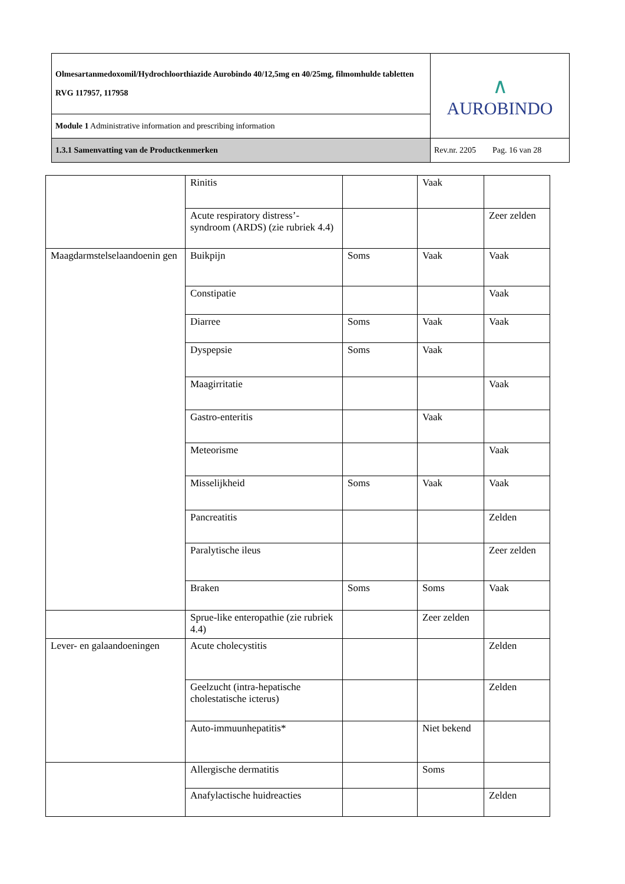| Olmesartanmedoxomil/Hydrochloorthiazide Aurobindo 40/12,5mg en 40/25mg, filmomhulde tabletten RVG 117957, 117958 | ∧ AUROBINDO |
| Module 1 Administrative information and prescribing information | |
| 1.3.1 Samenvatting van de Productkenmerken | Rev.nr. 2205 Pag. 16 van 28 |
| | Rinitis | | Vaak | |
| | Acute respiratory distress’-syndroom (ARDS) (zie rubriek 4.4) | | | Zeer zelden |
| Maagdarmstelselaandoenin gen | Buikpijn | Soms | Vaak | Vaak |
| | Constipatie | | | Vaak |
| | Diarree | Soms | Vaak | Vaak |
| | Dyspepsie | Soms | Vaak | |
| | Maagirritatie | | | Vaak |
| | Gastro-enteritis | | Vaak | |
| | Meteorisme | | | Vaak |
| | Misselijkheid | Soms | Vaak | Vaak |
| | Pancreatitis | | | Zelden |
| | Paralytische ileus | | | Zeer zelden |
| | Braken | Soms | Soms | Vaak |
| | Sprue-like enteropathie (zie rubriek 4.4) | | Zeer zelden | |
| Lever- en galaandoeningen | Acute cholecystitis | | | Zelden |
| | Geelzucht (intra-hepatische cholestatische icterus) | | | Zelden |
| | Auto-immuunhepatitis* | | Niet bekend | |
| | Allergische dermatitis | | Soms | |
| | Anafylactische huidreacties | | | Zelden |